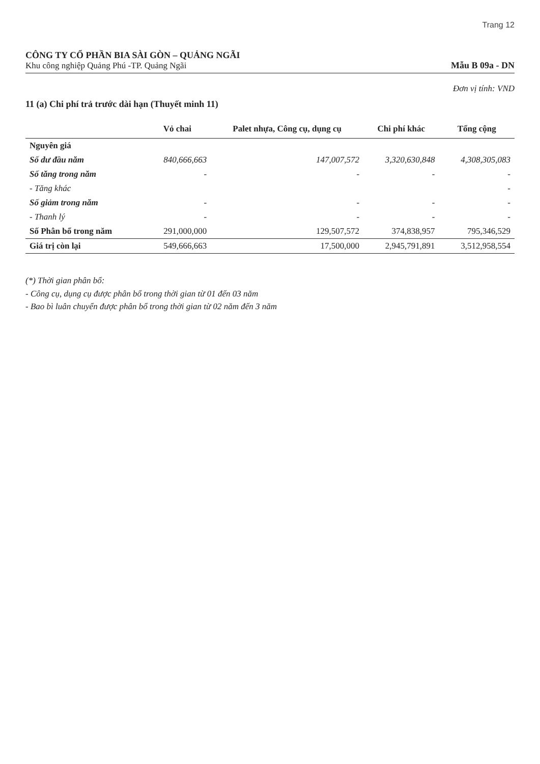Trang 12
CÔNG TY CỔ PHẦN BIA SÀI GÒN – QUẢNG NGÃI
Khu công nghiệp Quảng Phú -TP. Quảng Ngãi
Mẫu B 09a - DN
Đơn vị tính: VND
11 (a) Chi phí trả trước dài hạn (Thuyết minh 11)
| | Vỏ chai | Palet nhựa, Công cụ, dụng cụ | Chi phí khác | Tổng cộng |
| --- | --- | --- | --- | --- |
| Nguyên giá | | | | |
| Số dư đầu năm | 840,666,663 | 147,007,572 | 3,320,630,848 | 4,308,305,083 |
| Số tăng trong năm | - | - | - | - |
| - Tăng khác | | | | - |
| Số giảm trong năm | - | - | - | - |
| - Thanh lý | - | - | - | - |
| Số Phân bổ trong năm | 291,000,000 | 129,507,572 | 374,838,957 | 795,346,529 |
| Giá trị còn lại | 549,666,663 | 17,500,000 | 2,945,791,891 | 3,512,958,554 |
(*) Thời gian phân bổ:
- Công cụ, dụng cụ được phân bổ trong thời gian từ 01 đến 03 năm
- Bao bì luân chuyển được phân bổ trong thời gian từ 02 năm đến 3 năm